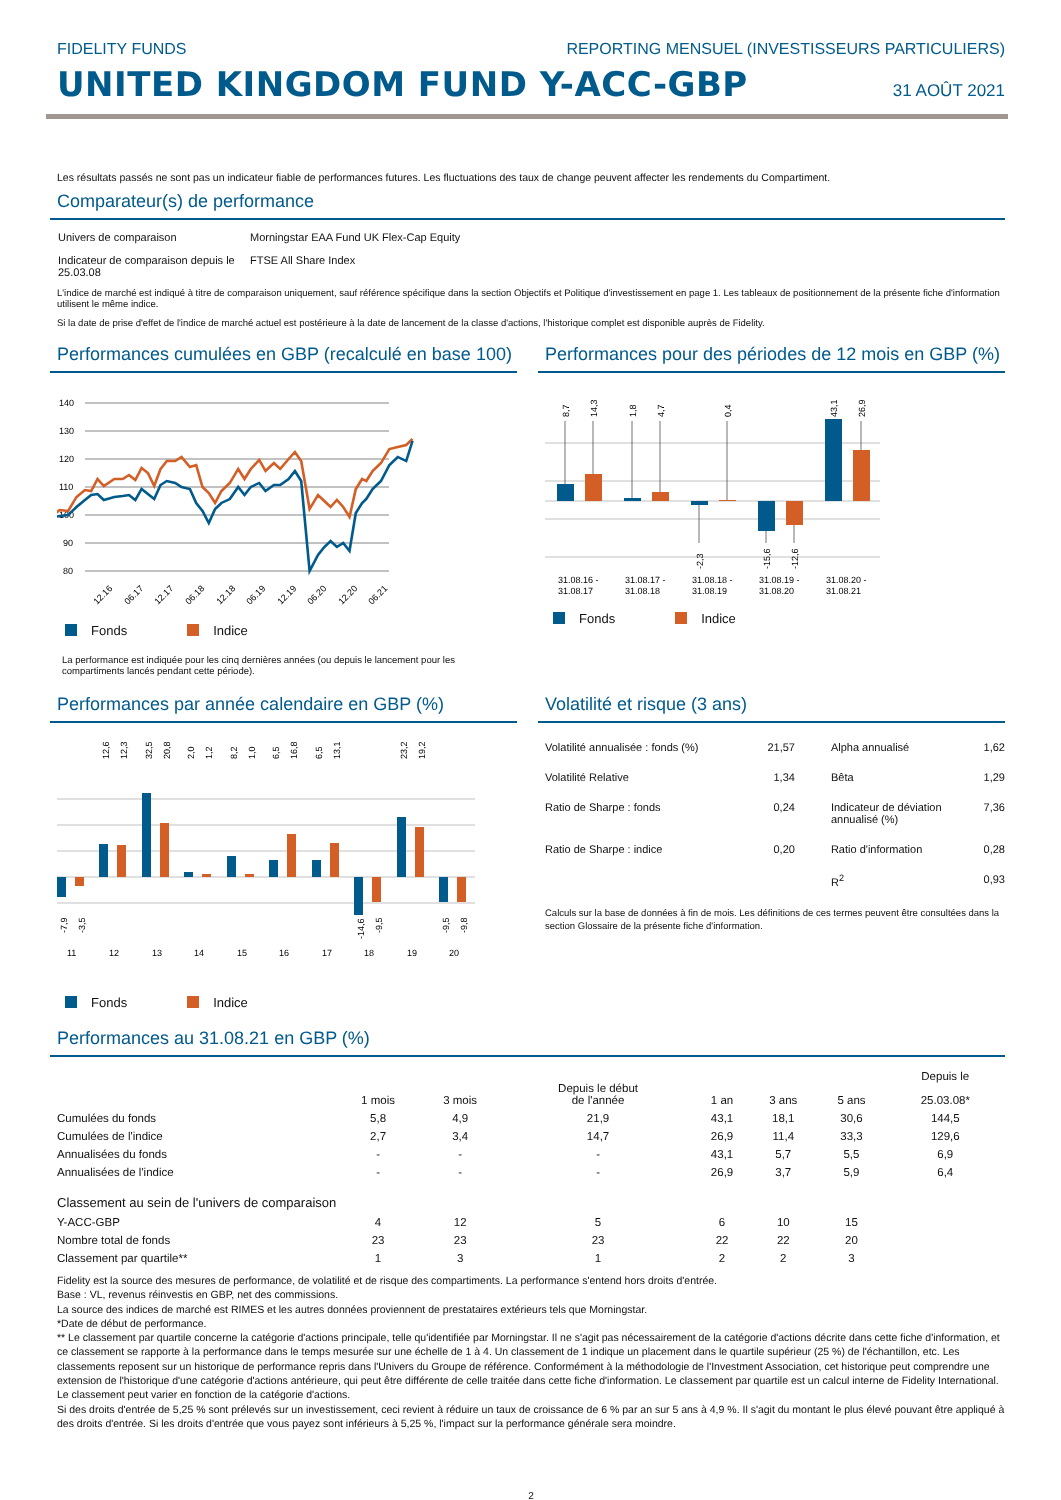FIDELITY FUNDS REPORTING MENSUEL (INVESTISSEURS PARTICULIERS)
UNITED KINGDOM FUND Y-ACC-GBP
31 AOÛT 2021
Les résultats passés ne sont pas un indicateur fiable de performances futures. Les fluctuations des taux de change peuvent affecter les rendements du Compartiment.
Comparateur(s) de performance
| Univers de comparaison | Morningstar EAA Fund UK Flex-Cap Equity |
| Indicateur de comparaison depuis le 25.03.08 | FTSE All Share Index |
L'indice de marché est indiqué à titre de comparaison uniquement, sauf référence spécifique dans la section Objectifs et Politique d'investissement en page 1. Les tableaux de positionnement de la présente fiche d'information utilisent le même indice.
Si la date de prise d'effet de l'indice de marché actuel est postérieure à la date de lancement de la classe d'actions, l'historique complet est disponible auprès de Fidelity.
Performances cumulées en GBP (recalculé en base 100)
140
130
120
110
100
90
80
12.16
06.17
12.17
06.18
12.18
06.19
12.19
06.20
12.20
06.21
Fonds Indice
La performance est indiquée pour les cinq dernières années (ou depuis le lancement pour les compartiments lancés pendant cette période).
Performances pour des périodes de 12 mois en GBP (%)
8,7
14,3
1,8
4,7
0,4
43,1
26,9
-2,3
-15,6
-12,6
31.08.16 -
31.08.17
31.08.17 -
31.08.18
31.08.18 -
31.08.19
31.08.19 -
31.08.20
31.08.20 -
31.08.21
Fonds Indice
Performances par année calendaire en GBP (%)
12,6
12,3
32,5
20,8
2,0
1,2
8,2
1,0
6,5
16,8
6,5
13,1
23,2
19,2
-7,9
-3,5
-14,6
-9,5
-9,5
-9,8
11
12
13
14
15
16
17
18
19
20
Fonds Indice
Volatilité et risque (3 ans)
| Volatilité annualisée : fonds (%) | 21,57 | Alpha annualisé | 1,62 |
| Volatilité Relative | 1,34 | Bêta | 1,29 |
| Ratio de Sharpe : fonds | 0,24 | Indicateur de déviation annualisé (%) | 7,36 |
| Ratio de Sharpe : indice | 0,20 | Ratio d'information | 0,28 |
| | | R<sup>2</sup> | 0,93 |
Calculs sur la base de données à fin de mois. Les définitions de ces termes peuvent être consultées dans la section Glossaire de la présente fiche d'information.
Performances au 31.08.21 en GBP (%)
| | 1 mois | 3 mois | Depuis le début de l'année | 1 an | 3 ans | 5 ans | Depuis le 25.03.08* |
| --- | --- | --- | --- | --- | --- | --- | --- |
| Cumulées du fonds | 5,8 | 4,9 | 21,9 | 43,1 | 18,1 | 30,6 | 144,5 |
| Cumulées de l'indice | 2,7 | 3,4 | 14,7 | 26,9 | 11,4 | 33,3 | 129,6 |
| Annualisées du fonds | - | - | - | 43,1 | 5,7 | 5,5 | 6,9 |
| Annualisées de l'indice | - | - | - | 26,9 | 3,7 | 5,9 | 6,4 |
| Classement au sein de l'univers de comparaison | | | | | | | |
| Y-ACC-GBP | 4 | 12 | 5 | 6 | 10 | 15 | |
| Nombre total de fonds | 23 | 23 | 23 | 22 | 22 | 20 | |
| Classement par quartile** | 1 | 3 | 1 | 2 | 2 | 3 | |
Fidelity est la source des mesures de performance, de volatilité et de risque des compartiments. La performance s'entend hors droits d'entrée.
Base : VL, revenus réinvestis en GBP, net des commissions.
La source des indices de marché est RIMES et les autres données proviennent de prestataires extérieurs tels que Morningstar.
*Date de début de performance.
** Le classement par quartile concerne la catégorie d'actions principale, telle qu'identifiée par Morningstar. Il ne s'agit pas nécessairement de la catégorie d'actions décrite dans cette fiche d'information, et ce classement se rapporte à la performance dans le temps mesurée sur une échelle de 1 à 4. Un classement de 1 indique un placement dans le quartile supérieur (25 %) de l'échantillon, etc. Les classements reposent sur un historique de performance repris dans l'Univers du Groupe de référence. Conformément à la méthodologie de l'Investment Association, cet historique peut comprendre une extension de l'historique d'une catégorie d'actions antérieure, qui peut être différente de celle traitée dans cette fiche d'information. Le classement par quartile est un calcul interne de Fidelity International. Le classement peut varier en fonction de la catégorie d'actions.
Si des droits d'entrée de 5,25 % sont prélevés sur un investissement, ceci revient à réduire un taux de croissance de 6 % par an sur 5 ans à 4,9 %. Il s'agit du montant le plus élevé pouvant être appliqué à des droits d'entrée. Si les droits d'entrée que vous payez sont inférieurs à 5,25 %, l'impact sur la performance générale sera moindre.
2